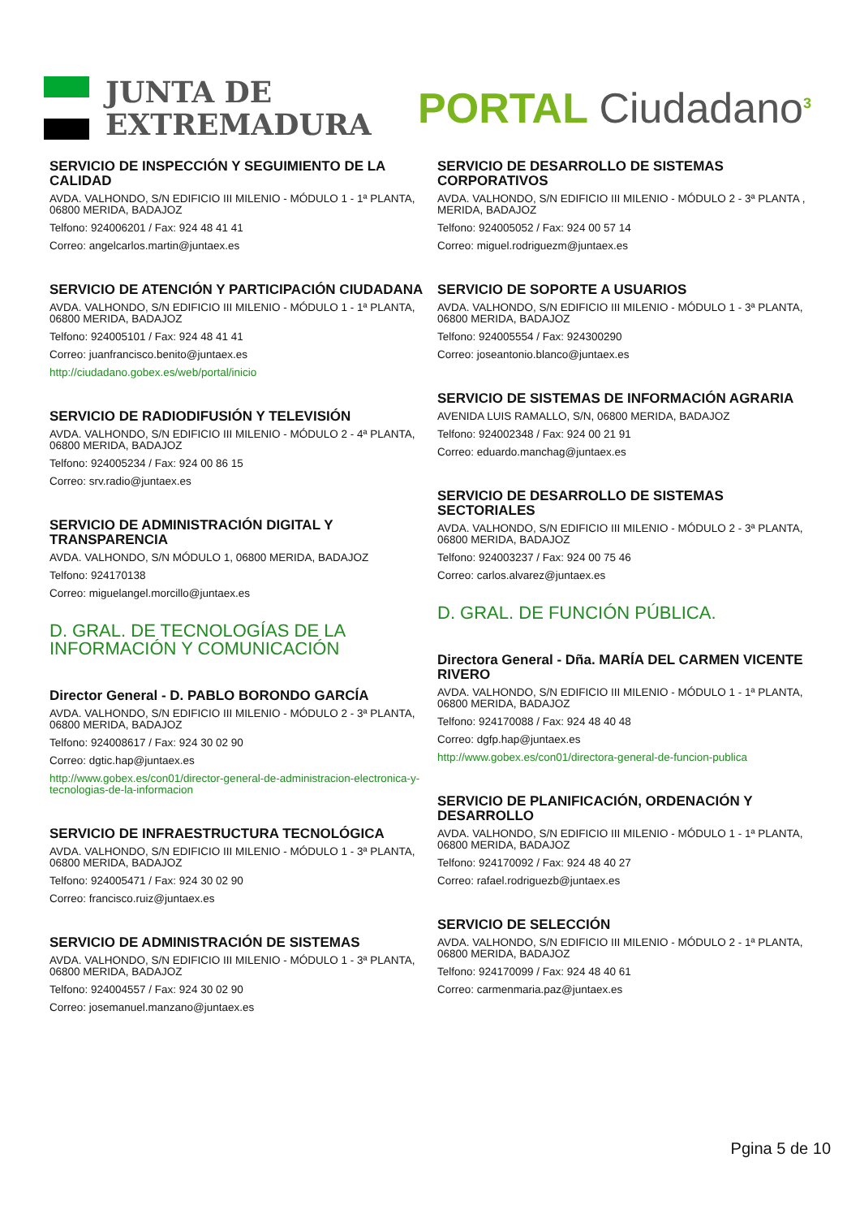JUNTA DE
EXTREMADURA
PORTAL Ciudadano<sup>3</sup>
SERVICIO DE INSPECCIÓN Y SEGUIMIENTO DE LA CALIDAD
AVDA. VALHONDO, S/N EDIFICIO III MILENIO - MÓDULO 1 - 1ª PLANTA, 06800 MERIDA, BADAJOZ
Telfono: 924006201 / Fax: 924 48 41 41
Correo: angelcarlos.martin@juntaex.es
SERVICIO DE ATENCIÓN Y PARTICIPACIÓN CIUDADANA
AVDA. VALHONDO, S/N EDIFICIO III MILENIO - MÓDULO 1 - 1ª PLANTA, 06800 MERIDA, BADAJOZ
Telfono: 924005101 / Fax: 924 48 41 41
Correo: juanfrancisco.benito@juntaex.es
http://ciudadano.gobex.es/web/portal/inicio
SERVICIO DE RADIODIFUSIÓN Y TELEVISIÓN
AVDA. VALHONDO, S/N EDIFICIO III MILENIO - MÓDULO 2 - 4ª PLANTA, 06800 MERIDA, BADAJOZ
Telfono: 924005234 / Fax: 924 00 86 15
Correo: srv.radio@juntaex.es
SERVICIO DE ADMINISTRACIÓN DIGITAL Y TRANSPARENCIA
AVDA. VALHONDO, S/N MÓDULO 1, 06800 MERIDA, BADAJOZ
Telfono: 924170138
Correo: miguelangel.morcillo@juntaex.es
D. GRAL. DE TECNOLOGÍAS DE LA INFORMACIÓN Y COMUNICACIÓN
Director General - D. PABLO BORONDO GARCÍA
AVDA. VALHONDO, S/N EDIFICIO III MILENIO - MÓDULO 2 - 3ª PLANTA, 06800 MERIDA, BADAJOZ
Telfono: 924008617 / Fax: 924 30 02 90
Correo: dgtic.hap@juntaex.es
http://www.gobex.es/con01/director-general-de-administracion-electronica-y-tecnologias-de-la-informacion
SERVICIO DE INFRAESTRUCTURA TECNOLÓGICA
AVDA. VALHONDO, S/N EDIFICIO III MILENIO - MÓDULO 1 - 3ª PLANTA, 06800 MERIDA, BADAJOZ
Telfono: 924005471 / Fax: 924 30 02 90
Correo: francisco.ruiz@juntaex.es
SERVICIO DE ADMINISTRACIÓN DE SISTEMAS
AVDA. VALHONDO, S/N EDIFICIO III MILENIO - MÓDULO 1 - 3ª PLANTA, 06800 MERIDA, BADAJOZ
Telfono: 924004557 / Fax: 924 30 02 90
Correo: josemanuel.manzano@juntaex.es
SERVICIO DE DESARROLLO DE SISTEMAS CORPORATIVOS
AVDA. VALHONDO, S/N EDIFICIO III MILENIO - MÓDULO 2 - 3ª PLANTA , MERIDA, BADAJOZ
Telfono: 924005052 / Fax: 924 00 57 14
Correo: miguel.rodriguezm@juntaex.es
SERVICIO DE SOPORTE A USUARIOS
AVDA. VALHONDO, S/N EDIFICIO III MILENIO - MÓDULO 1 - 3ª PLANTA, 06800 MERIDA, BADAJOZ
Telfono: 924005554 / Fax: 924300290
Correo: joseantonio.blanco@juntaex.es
SERVICIO DE SISTEMAS DE INFORMACIÓN AGRARIA
AVENIDA LUIS RAMALLO, S/N, 06800 MERIDA, BADAJOZ
Telfono: 924002348 / Fax: 924 00 21 91
Correo: eduardo.manchag@juntaex.es
SERVICIO DE DESARROLLO DE SISTEMAS SECTORIALES
AVDA. VALHONDO, S/N EDIFICIO III MILENIO - MÓDULO 2 - 3ª PLANTA, 06800 MERIDA, BADAJOZ
Telfono: 924003237 / Fax: 924 00 75 46
Correo: carlos.alvarez@juntaex.es
D. GRAL. DE FUNCIÓN PÚBLICA.
Directora General - Dña. MARÍA DEL CARMEN VICENTE RIVERO
AVDA. VALHONDO, S/N EDIFICIO III MILENIO - MÓDULO 1 - 1ª PLANTA, 06800 MERIDA, BADAJOZ
Telfono: 924170088 / Fax: 924 48 40 48
Correo: dgfp.hap@juntaex.es
http://www.gobex.es/con01/directora-general-de-funcion-publica
SERVICIO DE PLANIFICACIÓN, ORDENACIÓN Y DESARROLLO
AVDA. VALHONDO, S/N EDIFICIO III MILENIO - MÓDULO 1 - 1ª PLANTA, 06800 MERIDA, BADAJOZ
Telfono: 924170092 / Fax: 924 48 40 27
Correo: rafael.rodriguezb@juntaex.es
SERVICIO DE SELECCIÓN
AVDA. VALHONDO, S/N EDIFICIO III MILENIO - MÓDULO 2 - 1ª PLANTA, 06800 MERIDA, BADAJOZ
Telfono: 924170099 / Fax: 924 48 40 61
Correo: carmenmaria.paz@juntaex.es
Pgina 5 de 10